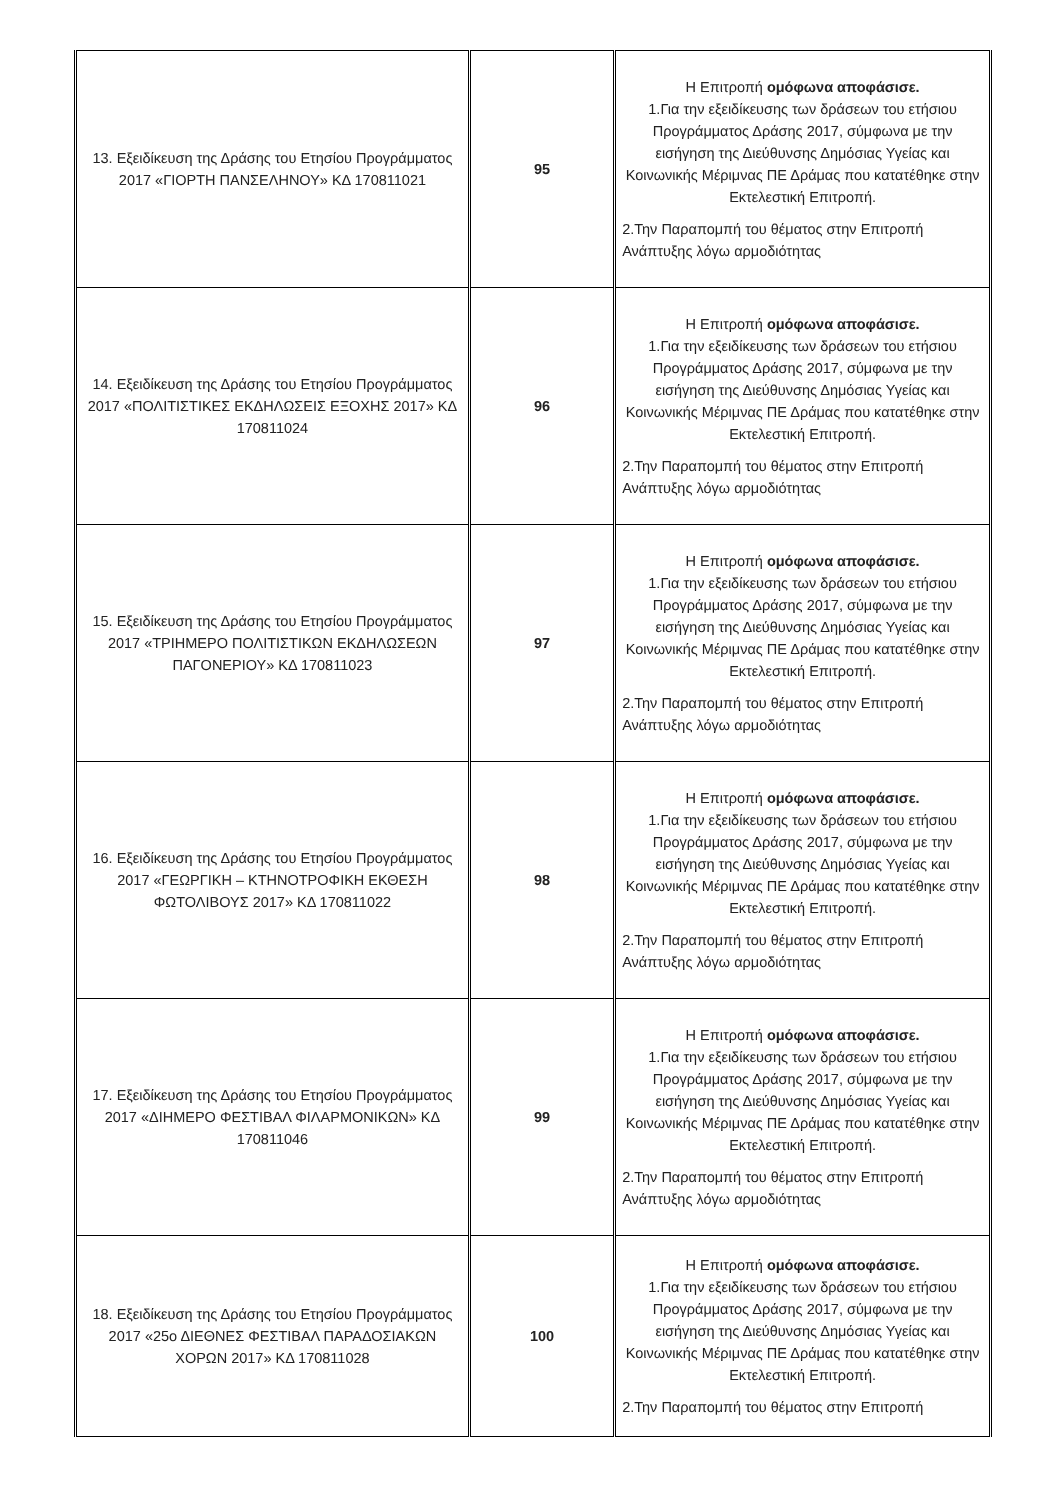| 13. Εξειδίκευση της Δράσης του Ετησίου Προγράμματος 2017 «ΓΙΟΡΤΗ ΠΑΝΣΕΛΗΝΟΥ» ΚΔ 170811021 | 95 | Η Επιτροπή ομόφωνα αποφάσισε. 1.Για την εξειδίκευσης των δράσεων του ετήσιου Προγράμματος Δράσης 2017, σύμφωνα με την εισήγηση της Διεύθυνσης Δημόσιας Υγείας και Κοινωνικής Μέριμνας ΠΕ Δράμας που κατατέθηκε στην Εκτελεστική Επιτροπή. 2.Την Παραπομπή του θέματος στην Επιτροπή Ανάπτυξης λόγω αρμοδιότητας |
| 14. Εξειδίκευση της Δράσης του Ετησίου Προγράμματος 2017 «ΠΟΛΙΤΙΣΤΙΚΕΣ ΕΚΔΗΛΩΣΕΙΣ ΕΞΟΧΗΣ 2017» ΚΔ 170811024 | 96 | Η Επιτροπή ομόφωνα αποφάσισε. 1.Για την εξειδίκευσης των δράσεων του ετήσιου Προγράμματος Δράσης 2017, σύμφωνα με την εισήγηση της Διεύθυνσης Δημόσιας Υγείας και Κοινωνικής Μέριμνας ΠΕ Δράμας που κατατέθηκε στην Εκτελεστική Επιτροπή. 2.Την Παραπομπή του θέματος στην Επιτροπή Ανάπτυξης λόγω αρμοδιότητας |
| 15. Εξειδίκευση της Δράσης του Ετησίου Προγράμματος 2017 «ΤΡΙΗΜΕΡΟ ΠΟΛΙΤΙΣΤΙΚΩΝ ΕΚΔΗΛΩΣΕΩΝ ΠΑΓΟΝΕΡΙΟΥ» ΚΔ 170811023 | 97 | Η Επιτροπή ομόφωνα αποφάσισε. 1.Για την εξειδίκευσης των δράσεων του ετήσιου Προγράμματος Δράσης 2017, σύμφωνα με την εισήγηση της Διεύθυνσης Δημόσιας Υγείας και Κοινωνικής Μέριμνας ΠΕ Δράμας που κατατέθηκε στην Εκτελεστική Επιτροπή. 2.Την Παραπομπή του θέματος στην Επιτροπή Ανάπτυξης λόγω αρμοδιότητας |
| 16. Εξειδίκευση της Δράσης του Ετησίου Προγράμματος 2017 «ΓΕΩΡΓΙΚΗ – ΚΤΗΝΟΤΡΟΦΙΚΗ ΕΚΘΕΣΗ ΦΩΤΟΛΙΒΟΥΣ 2017» ΚΔ 170811022 | 98 | Η Επιτροπή ομόφωνα αποφάσισε. 1.Για την εξειδίκευσης των δράσεων του ετήσιου Προγράμματος Δράσης 2017, σύμφωνα με την εισήγηση της Διεύθυνσης Δημόσιας Υγείας και Κοινωνικής Μέριμνας ΠΕ Δράμας που κατατέθηκε στην Εκτελεστική Επιτροπή. 2.Την Παραπομπή του θέματος στην Επιτροπή Ανάπτυξης λόγω αρμοδιότητας |
| 17. Εξειδίκευση της Δράσης του Ετησίου Προγράμματος 2017 «ΔΙΗΜΕΡΟ ΦΕΣΤΙΒΑΛ ΦΙΛΑΡΜΟΝΙΚΩΝ» ΚΔ 170811046 | 99 | Η Επιτροπή ομόφωνα αποφάσισε. 1.Για την εξειδίκευσης των δράσεων του ετήσιου Προγράμματος Δράσης 2017, σύμφωνα με την εισήγηση της Διεύθυνσης Δημόσιας Υγείας και Κοινωνικής Μέριμνας ΠΕ Δράμας που κατατέθηκε στην Εκτελεστική Επιτροπή. 2.Την Παραπομπή του θέματος στην Επιτροπή Ανάπτυξης λόγω αρμοδιότητας |
| 18. Εξειδίκευση της Δράσης του Ετησίου Προγράμματος 2017 «25ο ΔΙΕΘΝΕΣ ΦΕΣΤΙΒΑΛ ΠΑΡΑΔΟΣΙΑΚΩΝ ΧΟΡΩΝ 2017» ΚΔ 170811028 | 100 | Η Επιτροπή ομόφωνα αποφάσισε. 1.Για την εξειδίκευσης των δράσεων του ετήσιου Προγράμματος Δράσης 2017, σύμφωνα με την εισήγηση της Διεύθυνσης Δημόσιας Υγείας και Κοινωνικής Μέριμνας ΠΕ Δράμας που κατατέθηκε στην Εκτελεστική Επιτροπή. 2.Την Παραπομπή του θέματος στην Επιτροπή |